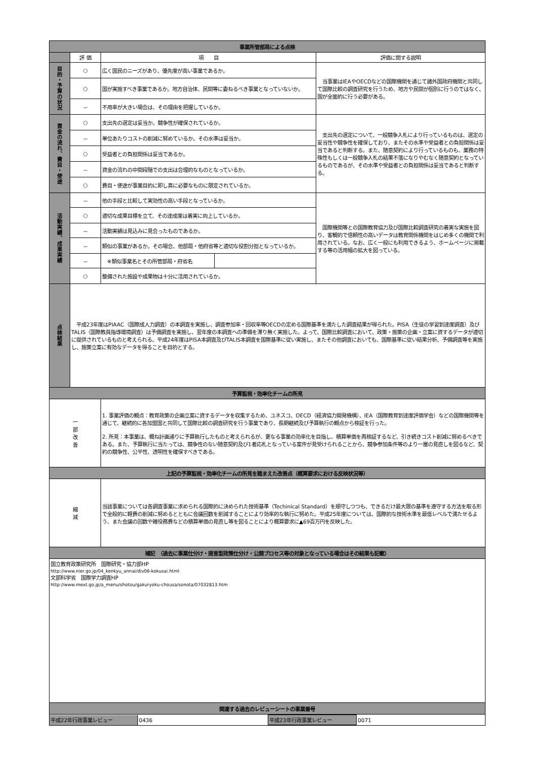| 事業所管部局による点検 | | | | |
| | 評 価 | 項 目 | | 評価に関する説明 |
| 目的・予算の状況 | ○ | 広く国民のニーズがあり、優先度が高い事業であるか。 | | 当事業はIEAやOECDなどの国際機関を通じて諸外国政府機関と共同して国際比較の調査研究を行うため、地方や民間が個別に行うのではなく、国が全面的に行う必要がある。 |
| | ○ | 国が実施すべき事業であるか。地方自治体、民間等に委ねるべき事業となっていないか。 | | |
| | － | 不用率が大きい場合は、その理由を把握しているか。 | | |
| 資金の流れ、費目・使途 | ○ | 支出先の選定は妥当か。競争性が確保されているか。 | | 支出先の選定について、一般競争入札により行っているものは、選定の妥当性や競争性を確保しており、またその水準や受益者との負担関係は妥当であると判断する。また、随意契約により行っているものも、業務の特殊性もしくは一般競争入札の結果不落になりやむなく随意契約となっているものであるが、その水準や受益者との負担関係は妥当であると判断する。 |
| | － | 単位あたりコストの削減に努めているか。その水準は妥当か。 | | |
| | ○ | 受益者との負担関係は妥当であるか。 | | |
| | － | 資金の流れの中間段階での支出は合理的なものとなっているか。 | | |
| | ○ | 費目・使途が事業目的に即し真に必要なものに限定されているか。 | | |
| 活動実績、成果実績 | － | 他の手段と比較して実効性の高い手段となっているか。 | | 国際機関等との国際教育協力及び国際比較調査研究の着実な実施を図り、客観的で信頼性の高いデータは教育関係機関をはじめ多くの機関で利用されている。なお、広く一般にも利用できるよう、ホームページに掲載する等の活用幅の拡大を図っている。 |
| | ○ | 適切な成果目標を立て、その達成度は着実に向上しているか。 | | |
| | － | 活動実績は見込みに見合ったものであるか。 | | |
| | － | 類似の事業があるか。その場合、他部局・他府省等と適切な役割分担となっているか。 | | |
| | － | ※類似事業名とその所管部局・府省名 | | |
| | ○ | 整備された施設や成果物は十分に活用されているか。 | | |
| 点検結果 | 平成23年度はPIAAC（国際成人力調査）の本調査を実施し、調査参加率・回収率等OECDの定める国際基準を満たした調査結果が得られた。PISA（生徒の学習到達度調査）及びTALIS（国際教員指導環境調査）は予備調査を実施し、翌年度の本調査への準備を滞り無く実施した。よって、国際比較調査において、政策・施策の企画・立案に資するデータが適切に提供されているものと考えられる。平成24年度はPISA本調査及びTALIS本調査を国際基準に従い実施し、またその他調査においても、国際基準に従い結果分析、予備調査等を実施し、施策立案に有効なデータを得ることを目的とする。 | | | |
| 予算監視・効率化チームの所見 | | | | |
| 一 部 改 善 | | 1. 事業評価の観点：教育政策の企画立案に資するデータを収集するため、ユネスコ、OECD（経済協力開発機構）、IEA（国際教育到達度評価学会）などの国際機関等を通じて、継続的に各加盟国と共同して国際比較の調査研究を行う事業であり、長期継続及び予算執行の観点から検証を行った。 2. 所見：本事業は、概ね計画通りに予算執行したものと考えられるが、更なる事業の効率化を目指し、積算単価を再検証するなど、引き続きコスト削減に努めるべきである。また、予算執行に当たっては、競争性のない随意契約及び1者応札となっている案件が見受けられることから、競争参加条件等のより一層の見直しを図るなど、契約の競争性、公平性、透明性を確保すべきである。 | | |
| 上記の予算監視・効率化チームの所見を踏まえた改善点（概算要求における反映状況等） | | | | |
| 縮 減 | | 当該事業については各調査事業に求められる国際的に決められた技術基準（Techinical Standard）を順守しつつも、できるだけ最大限の基準を遵守する方法を取る形で全般的に軽費の削減に努めるとともに会議回数を削減することにより効率的な執行に努めた。平成25年度については、国際的な技術水準を最低レベルで満たせるよう、また会議の回数や雑役務費などの積算単価の見直し等を図ることにより概算要求に▲69百万円を反映した。 | | |
| 補記 （過去に事業仕分け・提言型政策仕分け・公開プロセス等の対象となっている場合はその結果も記載） | | | | |
| 国立教育政策研究所 国際研究・協力部HP http://www.nier.go.jp/04_kenkyu_annai/div06-kokusai.html 文部科学省 国際学力調査HP http://www.mext.go.jp/a_menu/shotou/gakuryoku-chousa/sonota/07032813.htm | | | | |
| 関連する過去のレビューシートの事業番号 | | | | |
| / 平成22年行政事業レビュー / 0436 / 平成23年行政事業レビュー / 0071 / | | | | |